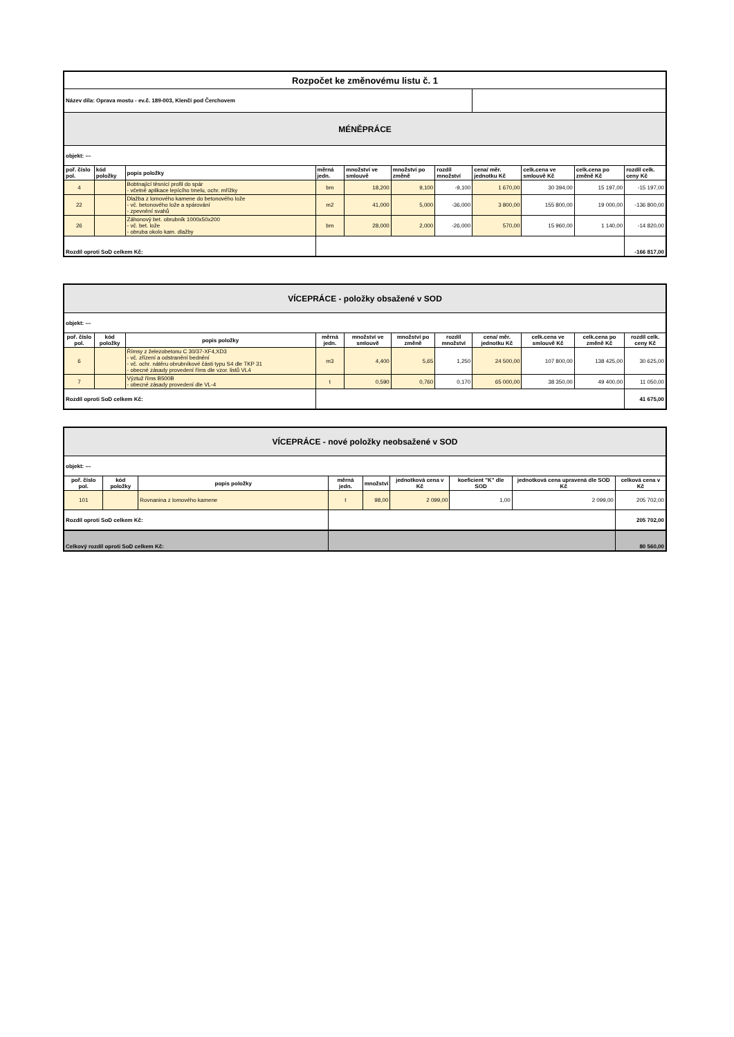| Rozpočet ke změnovému listu č. 1 | | | | | | | | | | |
| Název díla: Oprava mostu - ev.č. 189-003, Klenčí pod Čerchovem | | | | | | | | | | |
| MÉNĚPRÁCE | | | | | | | | | | |
| objekt: --- | | | | | | | | | | |
| poř. číslo pol. | kód položky | popis položky | měrná jedn. | množství ve smlouvě | množství po změně | rozdíl množství | cena/ měr. jednotku Kč | celk.cena ve smlouvě Kč | celk.cena po změně Kč | rozdíl celk. ceny Kč |
| 4 | | Bobtnající těsnící profil do spár - včetně aplikace lepícího tmelu, ochr. mřížky | bm | 18,200 | 9,100 | -9,100 | 1 670,00 | 30 394,00 | 15 197,00 | -15 197,00 |
| 22 | | Dlažba z lomového kamene do betonového lože - vč. betonového lože a spárování - zpevnění svahů | m2 | 41,000 | 5,000 | -36,000 | 3 800,00 | 155 800,00 | 19 000,00 | -136 800,00 |
| 26 | | Záhonový bet. obrubník 1000x50x200 - vč. bet. lože - obruba okolo kam. dlažby | bm | 28,000 | 2,000 | -26,000 | 570,00 | 15 960,00 | 1 140,00 | -14 820,00 |
| Rozdíl oproti SoD celkem Kč: | | | | | | | | | | -166 817,00 |
| VÍCEPRÁCE - položky obsažené v SOD | | | | | | | | | | |
| objekt: --- | | | | | | | | | | |
| poř. číslo pol. | kód položky | popis položky | měrná jedn. | množství ve smlouvě | množství po změně | rozdíl množství | cena/ měr. jednotku Kč | celk.cena ve smlouvě Kč | celk.cena po změně Kč | rozdíl celk. ceny Kč |
| 6 | | Římsy z železobetonu C 30/37-XF4,XD3 - vč. zřízení a odstranění bednění - vč. ochr. nátěru obrubníkové části typu S4 dle TKP 31 - obecné zásady provedení říms dle vzor. listů VL4 | m3 | 4,400 | 5,65 | 1,250 | 24 500,00 | 107 800,00 | 138 425,00 | 30 625,00 |
| 7 | | Výztuž říms B500B - obecné zásady provedení dle VL-4 | t | 0,590 | 0,760 | 0,170 | 65 000,00 | 38 350,00 | 49 400,00 | 11 050,00 |
| Rozdíl oproti SoD celkem Kč: | | | | | | | | | | 41 675,00 |
| VÍCEPRÁCE - nové položky neobsažené v SOD | | | | | | | | |
| objekt: --- | | | | | | | | |
| poř. číslo pol. | kód položky | popis položky | měrná jedn. | množství | jednotková cena v Kč | koeficient "K" dle SOD | jednotková cena upravená dle SOD Kč | celková cena v Kč |
| 101 | | Rovnanina z lomového kamene | t | 98,00 | 2 099,00 | 1,00 | 2 099,00 | 205 702,00 |
| Rozdíl oproti SoD celkem Kč: | | | | | | | | 205 702,00 |
| Celkový rozdíl oproti SoD celkem Kč: | | | | | | | | 80 560,00 |